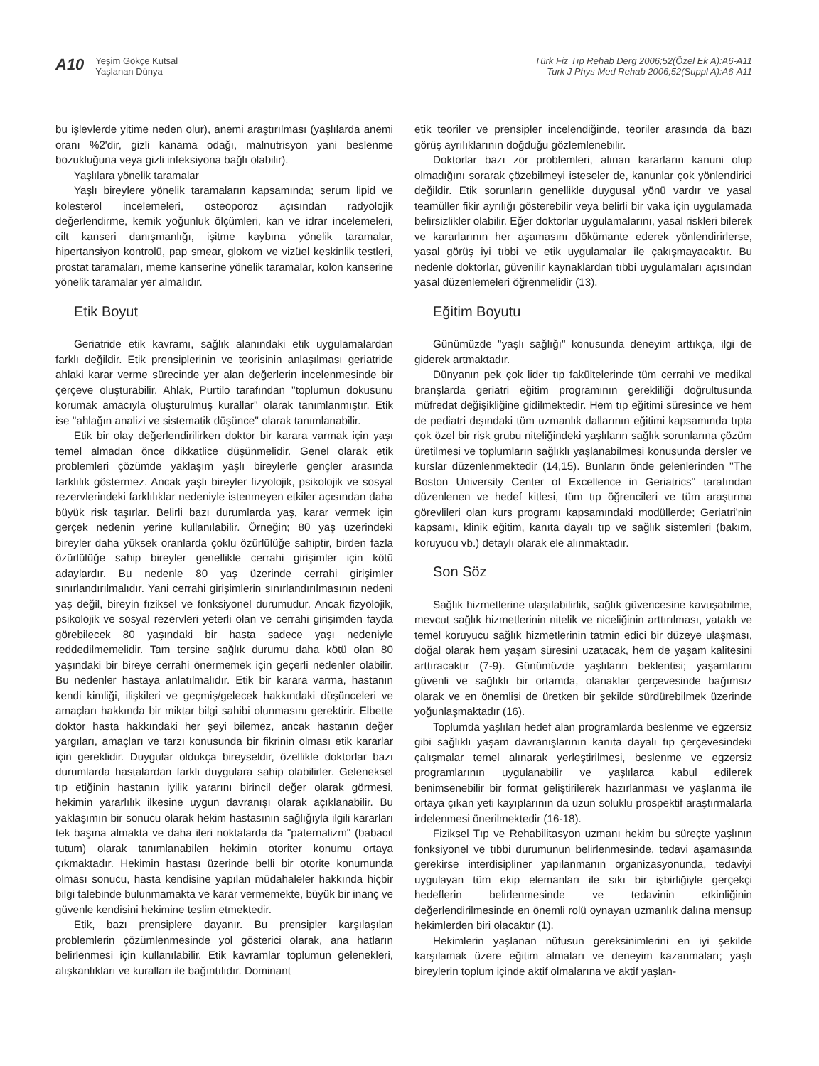A10 Yeşim Gökçe Kutsal
Yaşlanan Dünya
Türk Fiz Tıp Rehab Derg 2006;52(Özel Ek A):A6-A11
Turk J Phys Med Rehab 2006;52(Suppl A):A6-A11
bu işlevlerde yitime neden olur), anemi araştırılması (yaşlılarda anemi oranı %2'dir, gizli kanama odağı, malnutrisyon yani beslenme bozukluğuna veya gizli infeksiyona bağlı olabilir).
Yaşlılara yönelik taramalar
Yaşlı bireylere yönelik taramaların kapsamında; serum lipid ve kolesterol incelemeleri, osteoporoz açısından radyolojik değerlendirme, kemik yoğunluk ölçümleri, kan ve idrar incelemeleri, cilt kanseri danışmanlığı, işitme kaybına yönelik taramalar, hipertansiyon kontrolü, pap smear, glokom ve vizüel keskinlik testleri, prostat taramaları, meme kanserine yönelik taramalar, kolon kanserine yönelik taramalar yer almalıdır.
Etik Boyut
Geriatride etik kavramı, sağlık alanındaki etik uygulamalardan farklı değildir. Etik prensiplerinin ve teorisinin anlaşılması geriatride ahlaki karar verme sürecinde yer alan değerlerin incelenmesinde bir çerçeve oluşturabilir. Ahlak, Purtilo tarafından ''toplumun dokusunu korumak amacıyla oluşturulmuş kurallar'' olarak tanımlanmıştır. Etik ise ''ahlağın analizi ve sistematik düşünce'' olarak tanımlanabilir.
Etik bir olay değerlendirilirken doktor bir karara varmak için yaşı temel almadan önce dikkatlice düşünmelidir. Genel olarak etik problemleri çözümde yaklaşım yaşlı bireylerle gençler arasında farklılık göstermez. Ancak yaşlı bireyler fizyolojik, psikolojik ve sosyal rezervlerindeki farklılıklar nedeniyle istenmeyen etkiler açısından daha büyük risk taşırlar. Belirli bazı durumlarda yaş, karar vermek için gerçek nedenin yerine kullanılabilir. Örneğin; 80 yaş üzerindeki bireyler daha yüksek oranlarda çoklu özürlülüğe sahiptir, birden fazla özürlülüğe sahip bireyler genellikle cerrahi girişimler için kötü adaylardır. Bu nedenle 80 yaş üzerinde cerrahi girişimler sınırlandırılmalıdır. Yani cerrahi girişimlerin sınırlandırılmasının nedeni yaş değil, bireyin fıziksel ve fonksiyonel durumudur. Ancak fizyolojik, psikolojik ve sosyal rezervleri yeterli olan ve cerrahi girişimden fayda görebilecek 80 yaşındaki bir hasta sadece yaşı nedeniyle reddedilmemelidir. Tam tersine sağlık durumu daha kötü olan 80 yaşındaki bir bireye cerrahi önermemek için geçerli nedenler olabilir. Bu nedenler hastaya anlatılmalıdır. Etik bir karara varma, hastanın kendi kimliği, ilişkileri ve geçmiş/gelecek hakkındaki düşünceleri ve amaçları hakkında bir miktar bilgi sahibi olunmasını gerektirir. Elbette doktor hasta hakkındaki her şeyi bilemez, ancak hastanın değer yargıları, amaçları ve tarzı konusunda bir fikrinin olması etik kararlar için gereklidir. Duygular oldukça bireyseldir, özellikle doktorlar bazı durumlarda hastalardan farklı duygulara sahip olabilirler. Geleneksel tıp etiğinin hastanın iyilik yararını birincil değer olarak görmesi, hekimin yararlılık ilkesine uygun davranışı olarak açıklanabilir. Bu yaklaşımın bir sonucu olarak hekim hastasının sağlığıyla ilgili kararları tek başına almakta ve daha ileri noktalarda da "paternalizm" (babacıl tutum) olarak tanımlanabilen hekimin otoriter konumu ortaya çıkmaktadır. Hekimin hastası üzerinde belli bir otorite konumunda olması sonucu, hasta kendisine yapılan müdahaleler hakkında hiçbir bilgi talebinde bulunmamakta ve karar vermemekte, büyük bir inanç ve güvenle kendisini hekimine teslim etmektedir.
Etik, bazı prensiplere dayanır. Bu prensipler karşılaşılan problemlerin çözümlenmesinde yol gösterici olarak, ana hatların belirlenmesi için kullanılabilir. Etik kavramlar toplumun gelenekleri, alışkanlıkları ve kuralları ile bağıntılıdır. Dominant
etik teoriler ve prensipler incelendiğinde, teoriler arasında da bazı görüş ayrılıklarının doğduğu gözlemlenebilir.
Doktorlar bazı zor problemleri, alınan kararların kanuni olup olmadığını sorarak çözebilmeyi isteseler de, kanunlar çok yönlendirici değildir. Etik sorunların genellikle duygusal yönü vardır ve yasal teamüller fikir ayrılığı gösterebilir veya belirli bir vaka için uygulamada belirsizlikler olabilir. Eğer doktorlar uygulamalarını, yasal riskleri bilerek ve kararlarının her aşamasını dökümante ederek yönlendirirlerse, yasal görüş iyi tıbbi ve etik uygulamalar ile çakışmayacaktır. Bu nedenle doktorlar, güvenilir kaynaklardan tıbbi uygulamaları açısından yasal düzenlemeleri öğrenmelidir (13).
Eğitim Boyutu
Günümüzde ''yaşlı sağlığı'' konusunda deneyim arttıkça, ilgi de giderek artmaktadır.
Dünyanın pek çok lider tıp fakültelerinde tüm cerrahi ve medikal branşlarda geriatri eğitim programının gerekliliği doğrultusunda müfredat değişikliğine gidilmektedir. Hem tıp eğitimi süresince ve hem de pediatri dışındaki tüm uzmanlık dallarının eğitimi kapsamında tıpta çok özel bir risk grubu niteliğindeki yaşlıların sağlık sorunlarına çözüm üretilmesi ve toplumların sağlıklı yaşlanabilmesi konusunda dersler ve kurslar düzenlenmektedir (14,15). Bunların önde gelenlerinden ''The Boston University Center of Excellence in Geriatrics'' tarafından düzenlenen ve hedef kitlesi, tüm tıp öğrencileri ve tüm araştırma görevlileri olan kurs programı kapsamındaki modüllerde; Geriatri'nin kapsamı, klinik eğitim, kanıta dayalı tıp ve sağlık sistemleri (bakım, koruyucu vb.) detaylı olarak ele alınmaktadır.
Son Söz
Sağlık hizmetlerine ulaşılabilirlik, sağlık güvencesine kavuşabilme, mevcut sağlık hizmetlerinin nitelik ve niceliğinin arttırılması, yataklı ve temel koruyucu sağlık hizmetlerinin tatmin edici bir düzeye ulaşması, doğal olarak hem yaşam süresini uzatacak, hem de yaşam kalitesini arttıracaktır (7-9). Günümüzde yaşlıların beklentisi; yaşamlarını güvenli ve sağlıklı bir ortamda, olanaklar çerçevesinde bağımsız olarak ve en önemlisi de üretken bir şekilde sürdürebilmek üzerinde yoğunlaşmaktadır (16).
Toplumda yaşlıları hedef alan programlarda beslenme ve egzersiz gibi sağlıklı yaşam davranışlarının kanıta dayalı tıp çerçevesindeki çalışmalar temel alınarak yerleştirilmesi, beslenme ve egzersiz programlarının uygulanabilir ve yaşlılarca kabul edilerek benimsenebilir bir format geliştirilerek hazırlanması ve yaşlanma ile ortaya çıkan yeti kayıplarının da uzun soluklu prospektif araştırmalarla irdelenmesi önerilmektedir (16-18).
Fiziksel Tıp ve Rehabilitasyon uzmanı hekim bu süreçte yaşlının fonksiyonel ve tıbbi durumunun belirlenmesinde, tedavi aşamasında gerekirse interdisipliner yapılanmanın organizasyonunda, tedaviyi uygulayan tüm ekip elemanları ile sıkı bir işbirliğiyle gerçekçi hedeflerin belirlenmesinde ve tedavinin etkinliğinin değerlendirilmesinde en önemli rolü oynayan uzmanlık dalına mensup hekimlerden biri olacaktır (1).
Hekimlerin yaşlanan nüfusun gereksinimlerini en iyi şekilde karşılamak üzere eğitim almaları ve deneyim kazanmaları; yaşlı bireylerin toplum içinde aktif olmalarına ve aktif yaşlan-